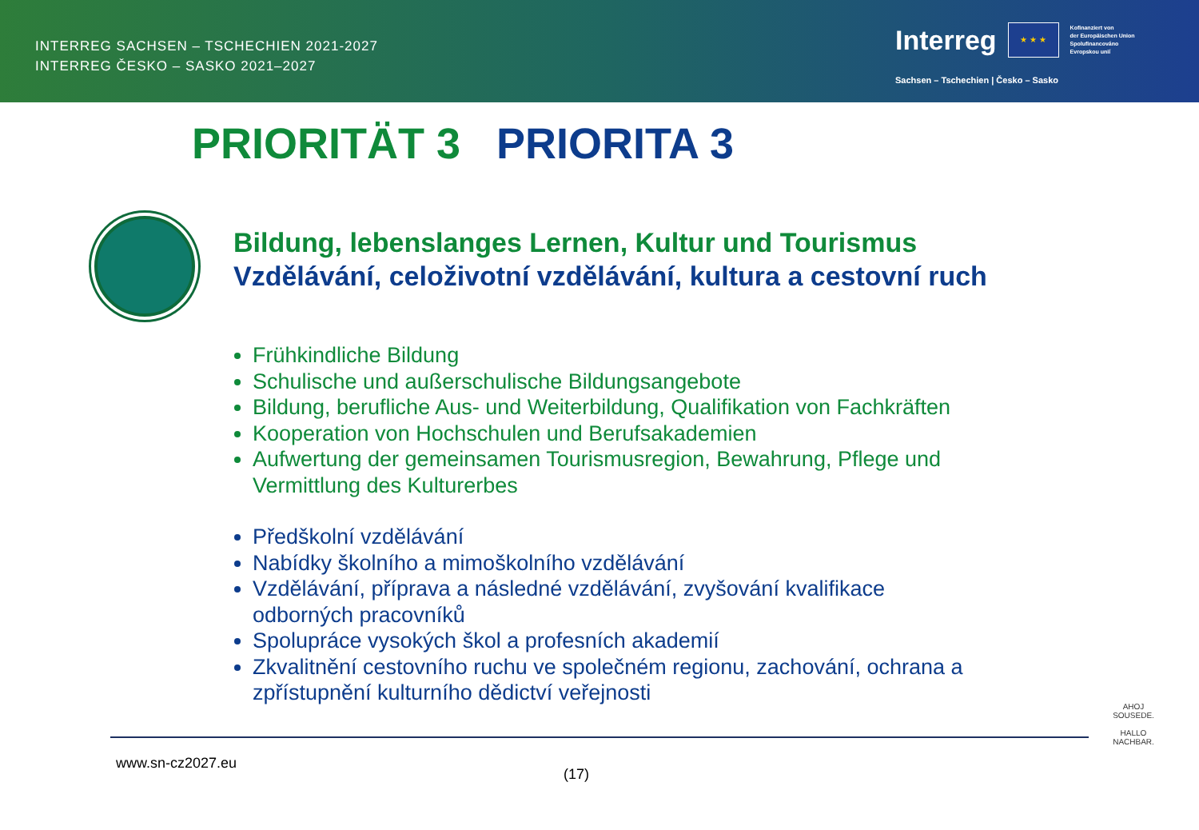INTERREG SACHSEN – TSCHECHIEN 2021-2027
INTERREG ČESKO – SASKO 2021–2027
Interreg
★ ★ ★
Kofinanziert von
der Europäischen Union
Spolufinancováno
Evropskou unií
Sachsen – Tschechien | Česko – Sasko
PRIORITÄT 3 PRIORITA 3
Bildung, lebenslanges Lernen, Kultur und Tourismus
Vzdělávání, celoživotní vzdělávání, kultura a cestovní ruch
Frühkindliche Bildung
Schulische und außerschulische Bildungsangebote
Bildung, berufliche Aus- und Weiterbildung, Qualifikation von Fachkräften
Kooperation von Hochschulen und Berufsakademien
Aufwertung der gemeinsamen Tourismusregion, Bewahrung, Pflege und Vermittlung des Kulturerbes
Předškolní vzdělávání
Nabídky školního a mimoškolního vzdělávání
Vzdělávání, příprava a následné vzdělávání, zvyšování kvalifikace odborných pracovníků
Spolupráce vysokých škol a profesních akademií
Zkvalitnění cestovního ruchu ve společném regionu, zachování, ochrana a zpřístupnění kulturního dědictví veřejnosti
www.sn-cz2027.eu
(17)
AHOJ SOUSEDE.
HALLO NACHBAR.